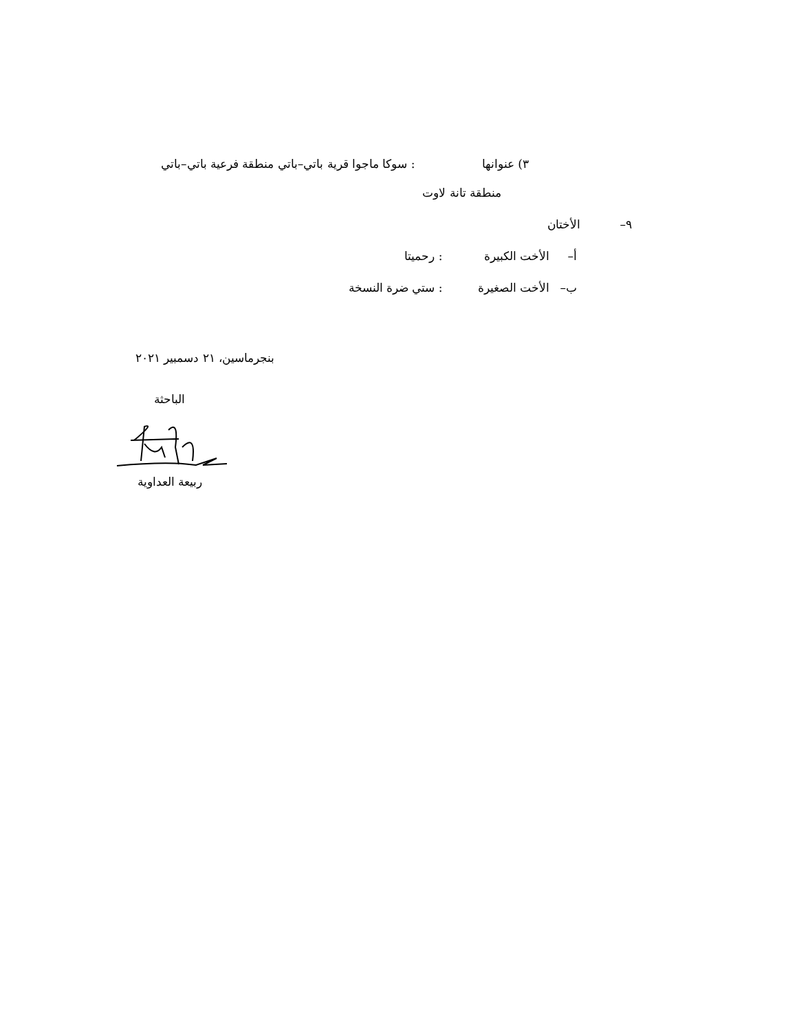٣) عنوانها : سوكا ماجوا قرية باتي–باتي منطقة فرعية باتي–باتي
منطقة تانة لاوت
٩– الأختان
أ– الأخت الكبيرة : رحميتا
ب– الأخت الصغيرة : ستي ضرة النسخة
بنجرماسين، ٢١ دسمبير ٢٠٢١
الباحثة
ربيعة العداوية